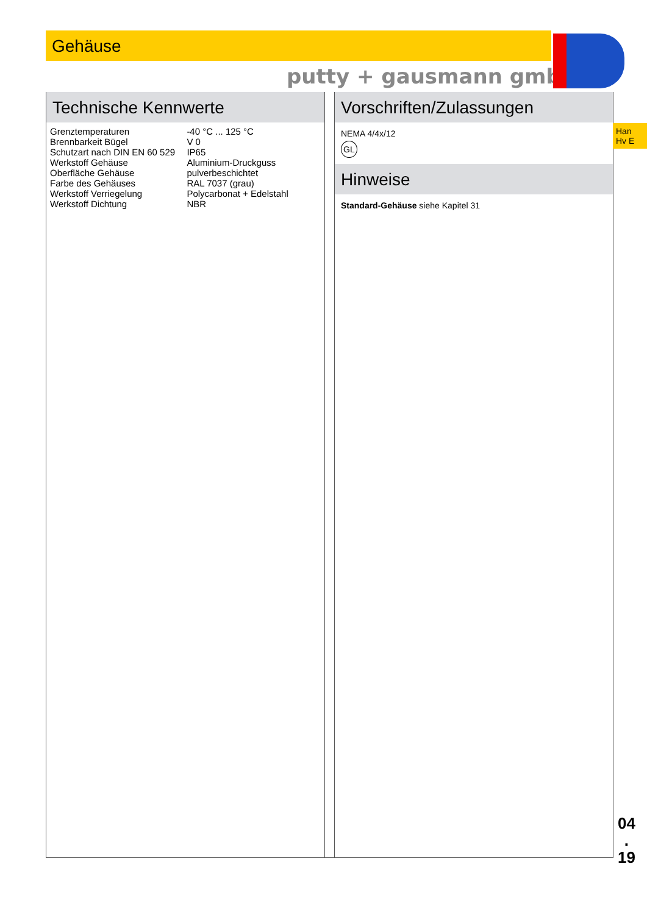Gehäuse
putty + gausmann gmbh
Technische Kennwerte
| Grenztemperaturen | -40 °C ... 125 °C |
| Brennbarkeit Bügel | V 0 |
| Schutzart nach DIN EN 60 529 | IP65 |
| Werkstoff Gehäuse | Aluminium-Druckguss |
| Oberfläche Gehäuse | pulverbeschichtet |
| Farbe des Gehäuses | RAL 7037 (grau) |
| Werkstoff Verriegelung | Polycarbonat + Edelstahl |
| Werkstoff Dichtung | NBR |
Vorschriften/Zulassungen
NEMA 4/4x/12
GL
Hinweise
Standard-Gehäuse siehe Kapitel 31
Han
Hv E
04
.
19